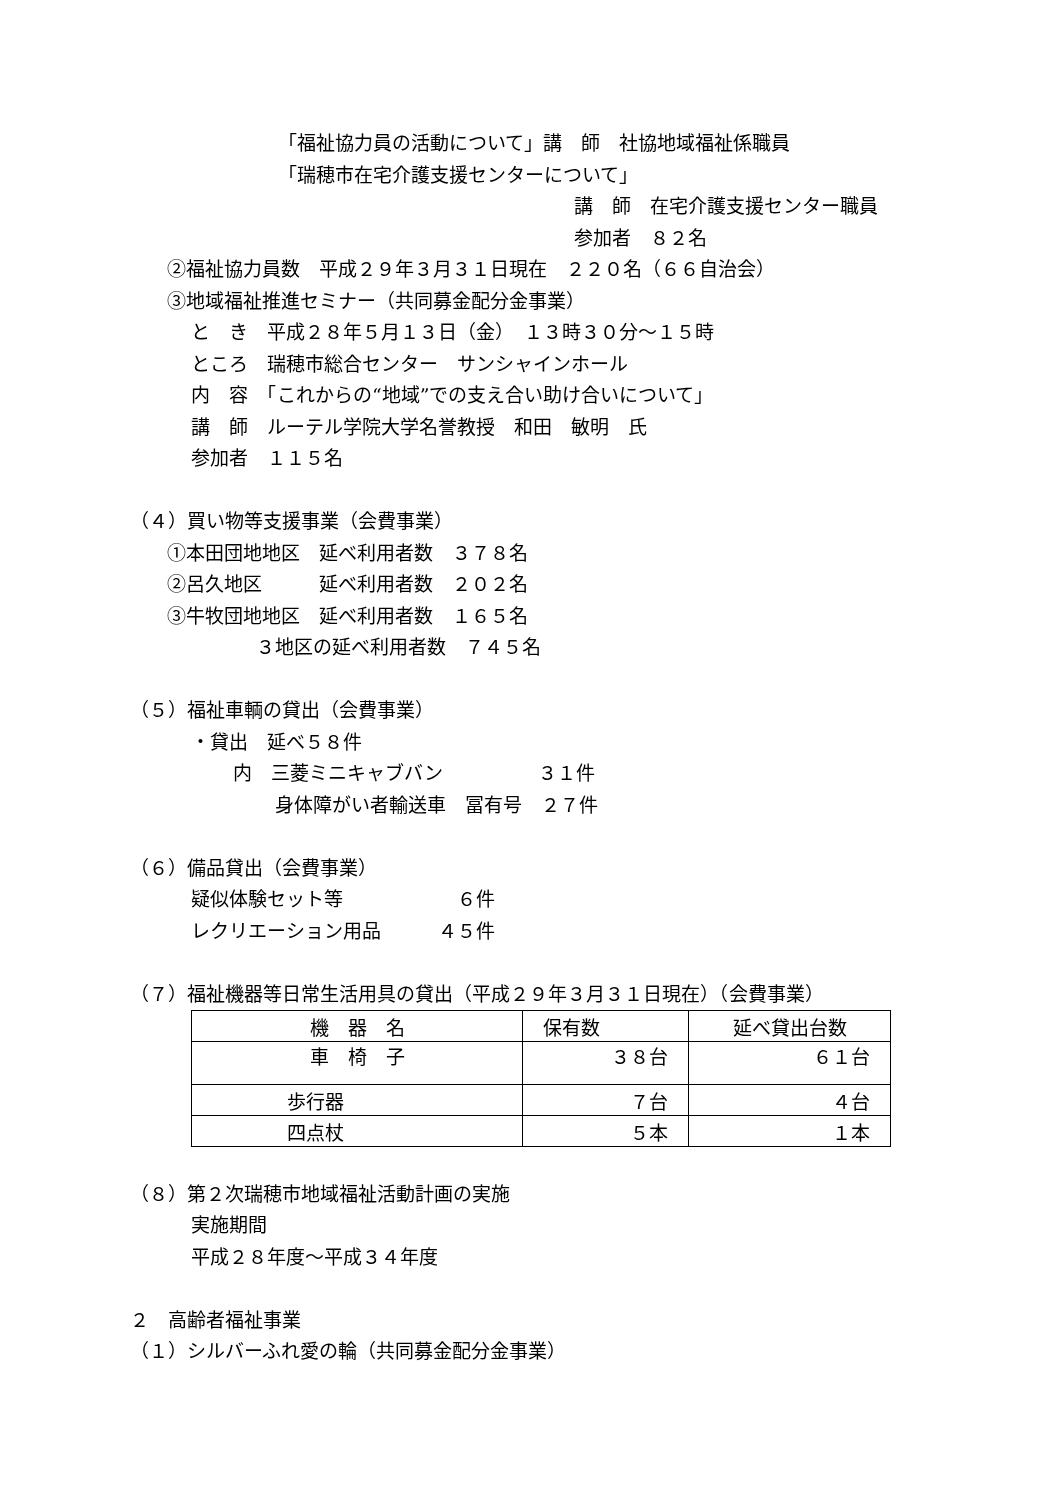「福祉協力員の活動について」講　師　社協地域福祉係職員
「瑞穂市在宅介護支援センターについて」
講　師　在宅介護支援センター職員
参加者　８２名
②福祉協力員数　平成２９年３月３１日現在　２２０名（６６自治会）
③地域福祉推進セミナー（共同募金配分金事業）
と　き　平成２８年５月１３日（金）　１３時３０分～１５時
ところ　瑞穂市総合センター　サンシャインホール
内　容　「これからの“地域”での支え合い助け合いについて」
講　師　ルーテル学院大学名誉教授　和田　敏明　氏
参加者　１１５名
（４）買い物等支援事業（会費事業）
①本田団地地区　延べ利用者数　３７８名
②呂久地区　　　延べ利用者数　２０２名
③牛牧団地地区　延べ利用者数　１６５名
３地区の延べ利用者数　７４５名
（５）福祉車輌の貸出（会費事業）
・貸出　延べ５８件
内　三菱ミニキャブバン　　　　　３１件
身体障がい者輸送車　冨有号　２７件
（６）備品貸出（会費事業）
疑似体験セット等　　　　　　６件
レクリエーション用品　　　４５件
（７）福祉機器等日常生活用具の貸出（平成２９年３月３１日現在）（会費事業）
| 機 器 名 | 保有数 | 延べ貸出台数 |
| 車 椅 子 | ３８台 | ６１台 |
| 歩行器 | ７台 | ４台 |
| 四点杖 | ５本 | １本 |
（８）第２次瑞穂市地域福祉活動計画の実施
実施期間
平成２８年度～平成３４年度
２　高齢者福祉事業
（１）シルバーふれ愛の輪（共同募金配分金事業）